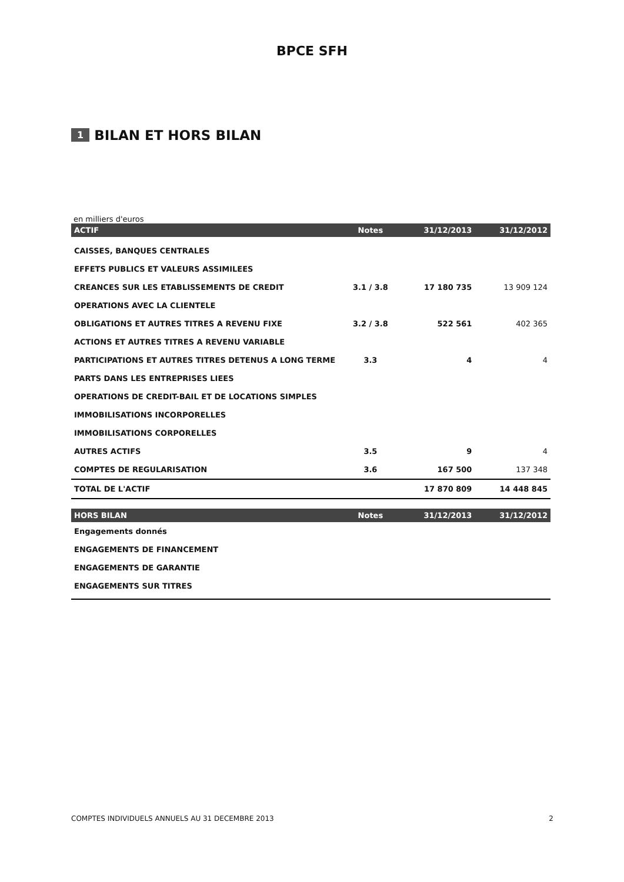BPCE SFH
1 BILAN ET HORS BILAN
en milliers d'euros
| ACTIF | Notes | 31/12/2013 | 31/12/2012 |
| --- | --- | --- | --- |
| CAISSES, BANQUES CENTRALES | | | |
| EFFETS PUBLICS ET VALEURS ASSIMILEES | | | |
| CREANCES SUR LES ETABLISSEMENTS DE CREDIT | 3.1 / 3.8 | 17 180 735 | 13 909 124 |
| OPERATIONS AVEC LA CLIENTELE | | | |
| OBLIGATIONS ET AUTRES TITRES A REVENU FIXE | 3.2 / 3.8 | 522 561 | 402 365 |
| ACTIONS ET AUTRES TITRES A REVENU VARIABLE | | | |
| PARTICIPATIONS ET AUTRES TITRES DETENUS A LONG TERME | 3.3 | 4 | 4 |
| PARTS DANS LES ENTREPRISES LIEES | | | |
| OPERATIONS DE CREDIT-BAIL ET DE LOCATIONS SIMPLES | | | |
| IMMOBILISATIONS INCORPORELLES | | | |
| IMMOBILISATIONS CORPORELLES | | | |
| AUTRES ACTIFS | 3.5 | 9 | 4 |
| COMPTES DE REGULARISATION | 3.6 | 167 500 | 137 348 |
| TOTAL DE L'ACTIF | | 17 870 809 | 14 448 845 |
| HORS BILAN | Notes | 31/12/2013 | 31/12/2012 |
| Engagements donnés | | | |
| ENGAGEMENTS DE FINANCEMENT | | | |
| ENGAGEMENTS DE GARANTIE | | | |
| ENGAGEMENTS SUR TITRES | | | |
COMPTES INDIVIDUELS ANNUELS AU 31 DECEMBRE 2013 2